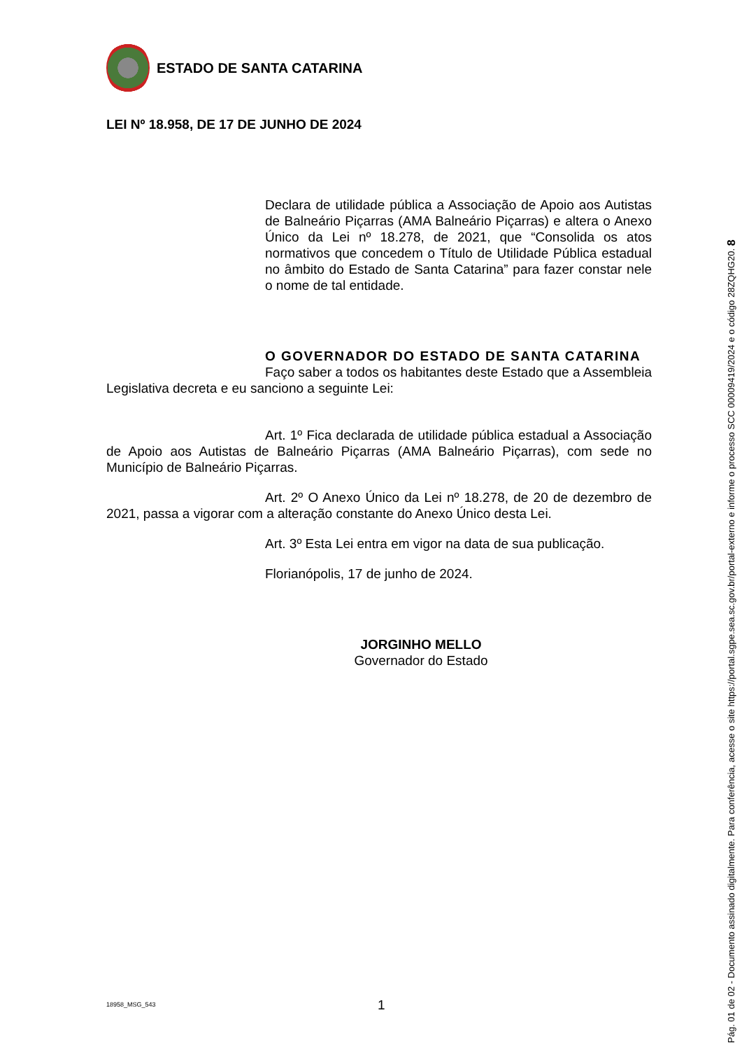ESTADO DE SANTA CATARINA
LEI Nº 18.958, DE 17 DE JUNHO DE 2024
Declara de utilidade pública a Associação de Apoio aos Autistas de Balneário Piçarras (AMA Balneário Piçarras) e altera o Anexo Único da Lei nº 18.278, de 2021, que “Consolida os atos normativos que concedem o Título de Utilidade Pública estadual no âmbito do Estado de Santa Catarina” para fazer constar nele o nome de tal entidade.
O GOVERNADOR DO ESTADO DE SANTA CATARINA
Faço saber a todos os habitantes deste Estado que a Assembleia Legislativa decreta e eu sanciono a seguinte Lei:
Art. 1º Fica declarada de utilidade pública estadual a Associação de Apoio aos Autistas de Balneário Piçarras (AMA Balneário Piçarras), com sede no Município de Balneário Piçarras.
Art. 2º O Anexo Único da Lei nº 18.278, de 20 de dezembro de 2021, passa a vigorar com a alteração constante do Anexo Único desta Lei.
Art. 3º Esta Lei entra em vigor na data de sua publicação.
Florianópolis, 17 de junho de 2024.
JORGINHO MELLO
Governador do Estado
18958_MSG_543 1
Pág. 01 de 02 - Documento assinado digitalmente. Para conferência, acesse o site https://portal.sgpe.sea.sc.gov.br/portal-externo e informe o processo SCC 00009419/2024 e o código 28ZQHG20. 8